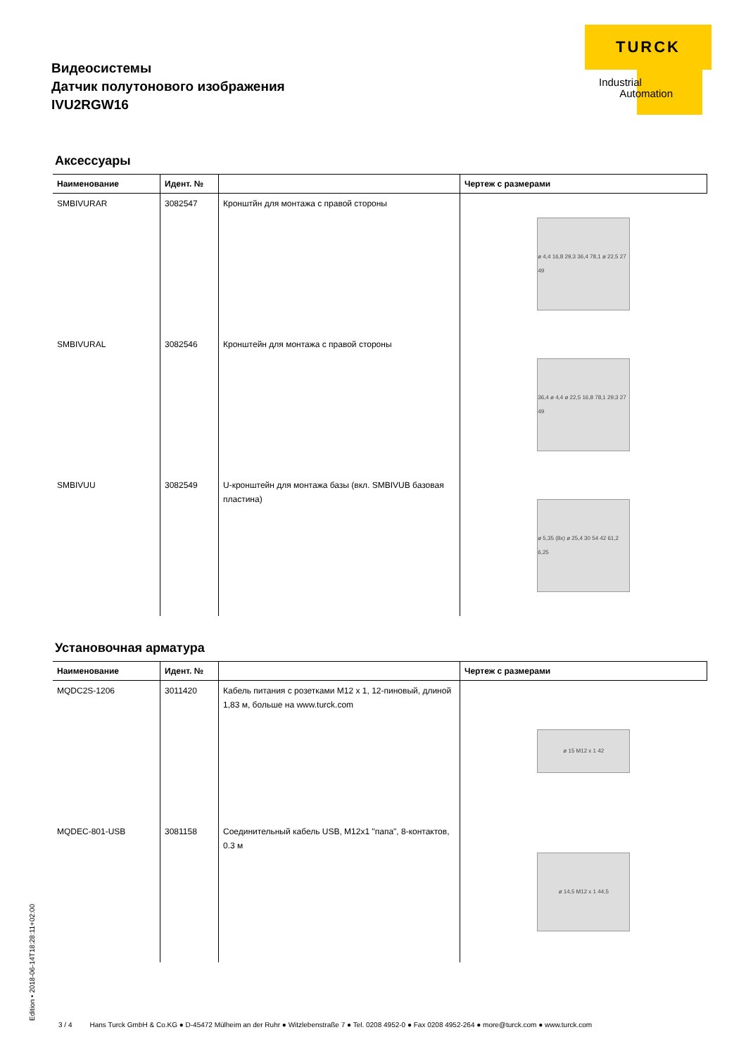Видеосистемы
Датчик полутонового изображения
IVU2RGW16
TURCK
Industrial
Automation
Аксессуары
| Наименование | Идент. № | | Чертеж с размерами |
| --- | --- | --- | --- |
| SMBIVURAR | 3082547 | Кронштйн для монтажа с правой стороны | ø 4,4 16,8 29,3 36,4 78,1 ø 22,5 27 49 |
| SMBIVURAL | 3082546 | Кронштейн для монтажа с правой стороны | 36,4 ø 4,4 ø 22,5 16,8 78,1 29,3 27 49 |
| SMBIVUU | 3082549 | U-кронштейн для монтажа базы (вкл. SMBIVUB базовая пластина) | ø 5,35 (8x) ø 25,4 30 54 42 61,2 6,25 |
Установочная арматура
| Наименование | Идент. № | | Чертеж с размерами |
| --- | --- | --- | --- |
| MQDC2S-1206 | 3011420 | Кабель питания с розетками M12 x 1, 12-пиновый, длиной 1,83 м, больше на www.turck.com | ø 15 M12 x 1 42 |
| MQDEC-801-USB | 3081158 | Соединительный кабель USB, M12x1 "папа", 8-контактов, 0.3 м | ø 14,5 M12 x 1 44,5 |
Edition • 2018-06-14T18:28:11+02:00
3 / 4 Hans Turck GmbH & Co.KG ● D-45472 Mülheim an der Ruhr ● Witzlebenstraße 7 ● Tel. 0208 4952-0 ● Fax 0208 4952-264 ● more@turck.com ● www.turck.com